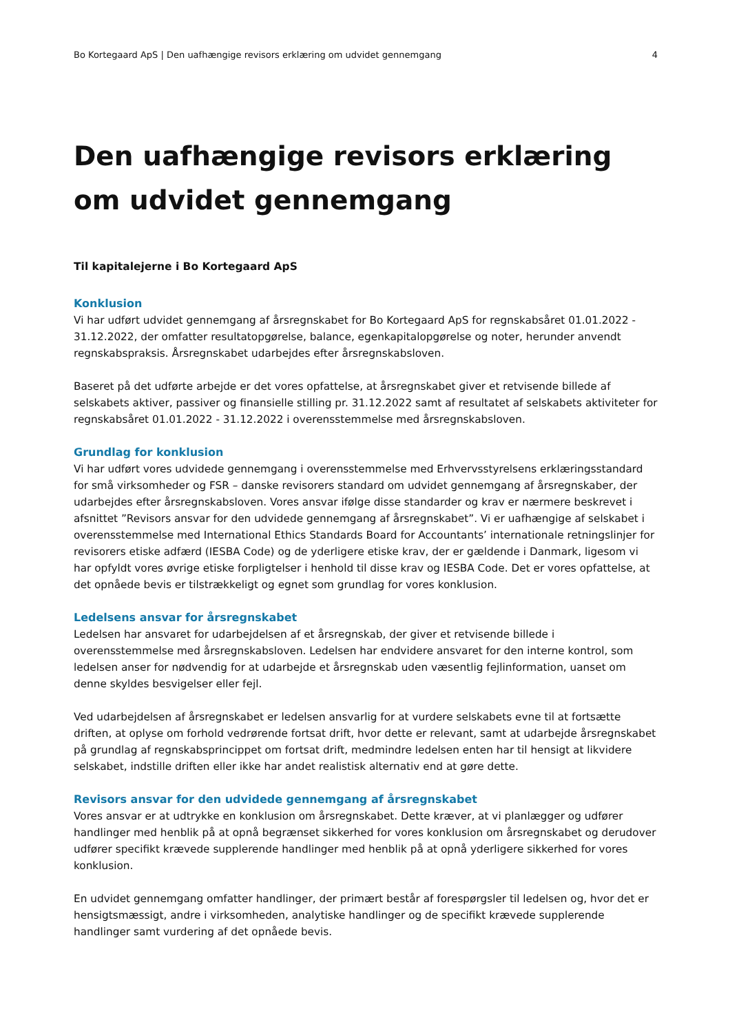Bo Kortegaard ApS | Den uafhængige revisors erklæring om udvidet gennemgang 4
Den uafhængige revisors erklæring om udvidet gennemgang
Til kapitalejerne i Bo Kortegaard ApS
Konklusion
Vi har udført udvidet gennemgang af årsregnskabet for Bo Kortegaard ApS for regnskabsåret 01.01.2022 - 31.12.2022, der omfatter resultatopgørelse, balance, egenkapitalopgørelse og noter, herunder anvendt regnskabspraksis. Årsregnskabet udarbejdes efter årsregnskabsloven.
Baseret på det udførte arbejde er det vores opfattelse, at årsregnskabet giver et retvisende billede af selskabets aktiver, passiver og finansielle stilling pr. 31.12.2022 samt af resultatet af selskabets aktiviteter for regnskabsåret 01.01.2022 - 31.12.2022 i overensstemmelse med årsregnskabsloven.
Grundlag for konklusion
Vi har udført vores udvidede gennemgang i overensstemmelse med Erhvervsstyrelsens erklæringsstandard for små virksomheder og FSR – danske revisorers standard om udvidet gennemgang af årsregnskaber, der udarbejdes efter årsregnskabsloven. Vores ansvar ifølge disse standarder og krav er nærmere beskrevet i afsnittet ”Revisors ansvar for den udvidede gennemgang af årsregnskabet”. Vi er uafhængige af selskabet i overensstemmelse med International Ethics Standards Board for Accountants’ internationale retningslinjer for revisorers etiske adfærd (IESBA Code) og de yderligere etiske krav, der er gældende i Danmark, ligesom vi har opfyldt vores øvrige etiske forpligtelser i henhold til disse krav og IESBA Code. Det er vores opfattelse, at det opnåede bevis er tilstrækkeligt og egnet som grundlag for vores konklusion.
Ledelsens ansvar for årsregnskabet
Ledelsen har ansvaret for udarbejdelsen af et årsregnskab, der giver et retvisende billede i overensstemmelse med årsregnskabsloven. Ledelsen har endvidere ansvaret for den interne kontrol, som ledelsen anser for nødvendig for at udarbejde et årsregnskab uden væsentlig fejlinformation, uanset om denne skyldes besvigelser eller fejl.
Ved udarbejdelsen af årsregnskabet er ledelsen ansvarlig for at vurdere selskabets evne til at fortsætte driften, at oplyse om forhold vedrørende fortsat drift, hvor dette er relevant, samt at udarbejde årsregnskabet på grundlag af regnskabsprincippet om fortsat drift, medmindre ledelsen enten har til hensigt at likvidere selskabet, indstille driften eller ikke har andet realistisk alternativ end at gøre dette.
Revisors ansvar for den udvidede gennemgang af årsregnskabet
Vores ansvar er at udtrykke en konklusion om årsregnskabet. Dette kræver, at vi planlægger og udfører handlinger med henblik på at opnå begrænset sikkerhed for vores konklusion om årsregnskabet og derudover udfører specifikt krævede supplerende handlinger med henblik på at opnå yderligere sikkerhed for vores konklusion.
En udvidet gennemgang omfatter handlinger, der primært består af forespørgsler til ledelsen og, hvor det er hensigtsmæssigt, andre i virksomheden, analytiske handlinger og de specifikt krævede supplerende handlinger samt vurdering af det opnåede bevis.